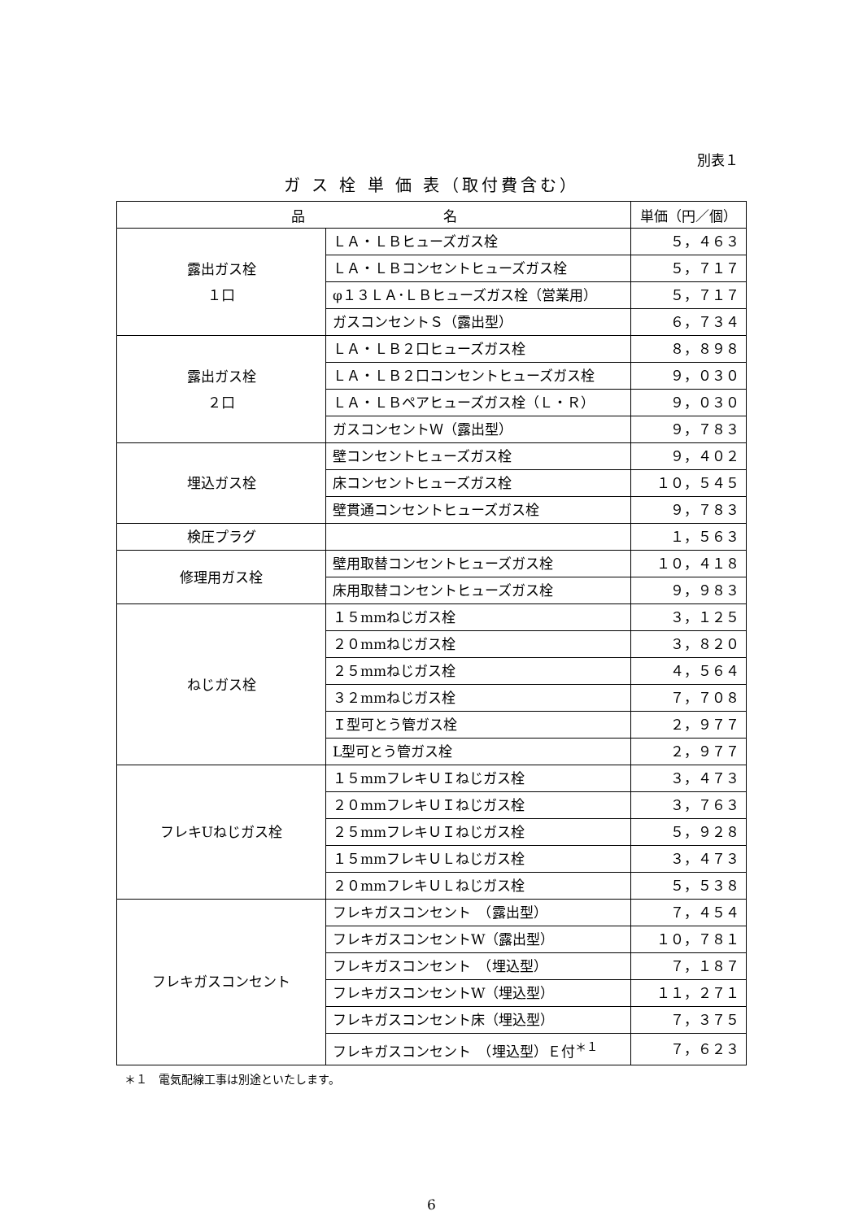別表１
ガ ス 栓 単 価 表（取付費含む）
| 品 名 | | 単価（円／個） |
| --- | --- | --- |
| 露出ガス栓 １口 | ＬＡ・ＬＢヒューズガス栓 | ５，４６３ |
| | ＬＡ・ＬＢコンセントヒューズガス栓 | ５，７１７ |
| | φ１３ＬＡ･ＬＢヒューズガス栓（営業用） | ５，７１７ |
| | ガスコンセントＳ（露出型） | ６，７３４ |
| 露出ガス栓 ２口 | ＬＡ・ＬＢ２口ヒューズガス栓 | ８，８９８ |
| | ＬＡ・ＬＢ２口コンセントヒューズガス栓 | ９，０３０ |
| | ＬＡ・ＬＢペアヒューズガス栓（Ｌ・Ｒ） | ９，０３０ |
| | ガスコンセントＷ（露出型） | ９，７８３ |
| 埋込ガス栓 | 壁コンセントヒューズガス栓 | ９，４０２ |
| | 床コンセントヒューズガス栓 | １０，５４５ |
| | 壁貫通コンセントヒューズガス栓 | ９，７８３ |
| 検圧プラグ | | １，５６３ |
| 修理用ガス栓 | 壁用取替コンセントヒューズガス栓 | １０，４１８ |
| | 床用取替コンセントヒューズガス栓 | ９，９８３ |
| ねじガス栓 | １５mmねじガス栓 | ３，１２５ |
| | ２０mmねじガス栓 | ３，８２０ |
| | ２５mmねじガス栓 | ４，５６４ |
| | ３２mmねじガス栓 | ７，７０８ |
| | Ｉ型可とう管ガス栓 | ２，９７７ |
| | L型可とう管ガス栓 | ２，９７７ |
| フレキUねじガス栓 | １５mmフレキＵＩねじガス栓 | ３，４７３ |
| | ２０mmフレキＵＩねじガス栓 | ３，７６３ |
| | ２５mmフレキＵＩねじガス栓 | ５，９２８ |
| | １５mmフレキＵＬねじガス栓 | ３，４７３ |
| | ２０mmフレキＵＬねじガス栓 | ５，５３８ |
| フレキガスコンセント | フレキガスコンセント （露出型） | ７，４５４ |
| | フレキガスコンセントW（露出型） | １０，７８１ |
| | フレキガスコンセント （埋込型） | ７，１８７ |
| | フレキガスコンセントW（埋込型） | １１，２７１ |
| | フレキガスコンセント床（埋込型） | ７，３７５ |
| | フレキガスコンセント （埋込型）Ｅ付<sup>＊１</sup> | ７，６２３ |
＊１　電気配線工事は別途といたします。
6